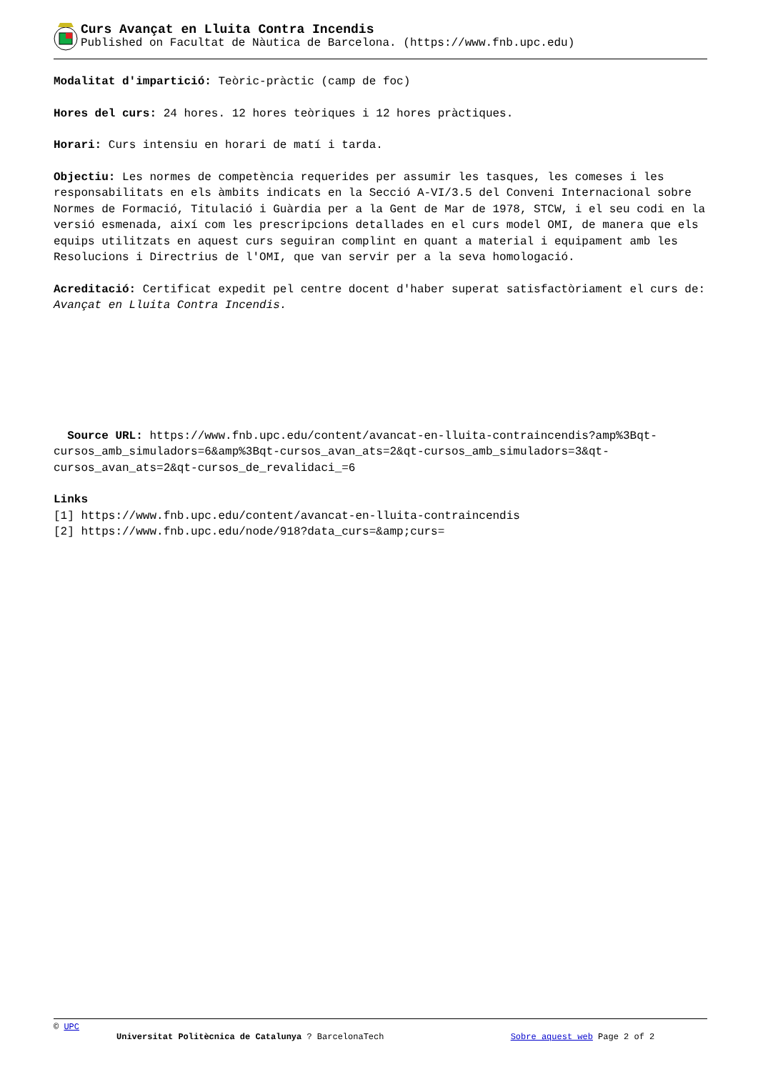Curs Avançat en Lluita Contra Incendis
Published on Facultat de Nàutica de Barcelona. (https://www.fnb.upc.edu)
Modalitat d'impartició: Teòric-pràctic (camp de foc)
Hores del curs: 24 hores. 12 hores teòriques i 12 hores pràctiques.
Horari: Curs intensiu en horari de matí i tarda.
Objectiu: Les normes de competència requerides per assumir les tasques, les comeses i les responsabilitats en els àmbits indicats en la Secció A-VI/3.5 del Conveni Internacional sobre Normes de Formació, Titulació i Guàrdia per a la Gent de Mar de 1978, STCW, i el seu codi en la versió esmenada, així com les prescripcions detallades en el curs model OMI, de manera que els equips utilitzats en aquest curs seguiran complint en quant a material i equipament amb les Resolucions i Directrius de l'OMI, que van servir per a la seva homologació.
Acreditació: Certificat expedit pel centre docent d'haber superat satisfactòriament el curs de: Avançat en Lluita Contra Incendis.
Source URL: https://www.fnb.upc.edu/content/avancat-en-lluita-contraincendis?amp%3Bqt-cursos_amb_simuladors=6&amp%3Bqt-cursos_avan_ats=2&qt-cursos_amb_simuladors=3&qt-cursos_avan_ats=2&qt-cursos_de_revalidaci_=6
Links
[1] https://www.fnb.upc.edu/content/avancat-en-lluita-contraincendis
[2] https://www.fnb.upc.edu/node/918?data_curs=&amp;curs=
© UPC
Universitat Politècnica de Catalunya ? BarcelonaTech Sobre aquest web Page 2 of 2